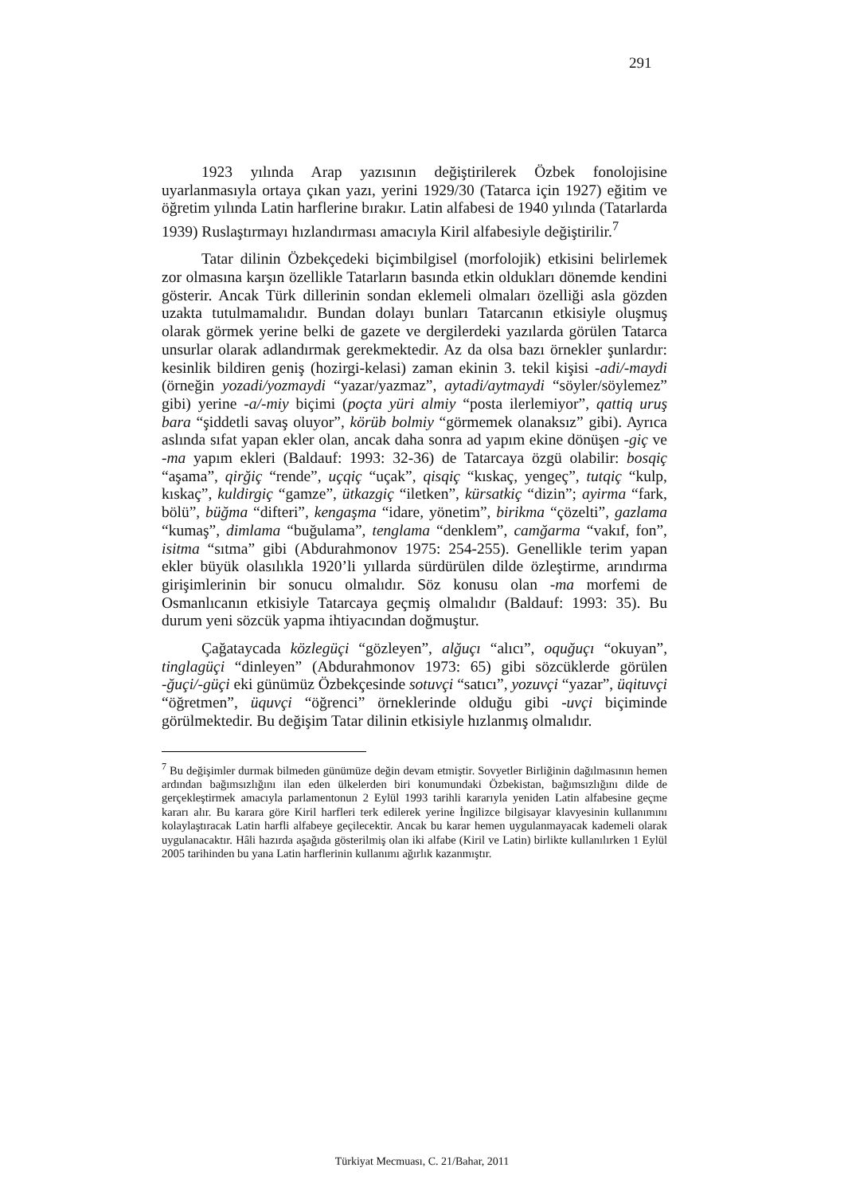291
1923 yılında Arap yazısının değiştirilerek Özbek fonolojisine uyarlanmasıyla ortaya çıkan yazı, yerini 1929/30 (Tatarca için 1927) eğitim ve öğretim yılında Latin harflerine bırakır. Latin alfabesi de 1940 yılında (Tatarlarda 1939) Ruslaştırmayı hızlandırması amacıyla Kiril alfabesiyle değiştirilir.<sup>7</sup>
Tatar dilinin Özbekçedeki biçimbilgisel (morfolojik) etkisini belirlemek zor olmasına karşın özellikle Tatarların basında etkin oldukları dönemde kendini gösterir. Ancak Türk dillerinin sondan eklemeli olmaları özelliği asla gözden uzakta tutulmamalıdır. Bundan dolayı bunları Tatarcanın etkisiyle oluşmuş olarak görmek yerine belki de gazete ve dergilerdeki yazılarda görülen Tatarca unsurlar olarak adlandırmak gerekmektedir. Az da olsa bazı örnekler şunlardır: kesinlik bildiren geniş (hozirgi-kelasi) zaman ekinin 3. tekil kişisi -adi/-maydi (örneğin yozadi/yozmaydi “yazar/yazmaz”, aytadi/aytmaydi “söyler/söylemez” gibi) yerine -a/-miy biçimi (poçta yüri almiy “posta ilerlemiyor”, qattiq uruş bara “şiddetli savaş oluyor”, körüb bolmiy “görmemek olanaksız” gibi). Ayrıca aslında sıfat yapan ekler olan, ancak daha sonra ad yapım ekine dönüşen -giç ve -ma yapım ekleri (Baldauf: 1993: 32-36) de Tatarcaya özgü olabilir: bosqiç “aşama”, qirğiç “rende”, uçqiç “uçak”, qisqiç “kıskaç, yengeç”, tutqiç “kulp, kıskaç”, kuldirgiç “gamze”, ütkazgiç “iletken”, kürsatkiç “dizin”; ayirma “fark, bölü”, büğma “difteri”, kengaşma “idare, yönetim”, birikma “çözelti”, gazlama “kumaş”, dimlama “buğulama”, tenglama “denklem”, camğarma “vakıf, fon”, isitma “sıtma” gibi (Abdurahmonov 1975: 254-255). Genellikle terim yapan ekler büyük olasılıkla 1920’li yıllarda sürdürülen dilde özleştirme, arındırma girişimlerinin bir sonucu olmalıdır. Söz konusu olan -ma morfemi de Osmanlıcanın etkisiyle Tatarcaya geçmiş olmalıdır (Baldauf: 1993: 35). Bu durum yeni sözcük yapma ihtiyacından doğmuştur.
Çağataycada közlegüçi “gözleyen”, alğuçı “alıcı”, oquğuçı “okuyan”, tinglagüçi “dinleyen” (Abdurahmonov 1973: 65) gibi sözcüklerde görülen -ğuçi/-güçi eki günümüz Özbekçesinde sotuvçi “satıcı”, yozuvçi “yazar”, üqituvçi “öğretmen”, üquvçi “öğrenci” örneklerinde olduğu gibi -uvçi biçiminde görülmektedir. Bu değişim Tatar dilinin etkisiyle hızlanmış olmalıdır.
<sup>7</sup> Bu değişimler durmak bilmeden günümüze değin devam etmiştir. Sovyetler Birliğinin dağılmasının hemen ardından bağımsızlığını ilan eden ülkelerden biri konumundaki Özbekistan, bağımsızlığını dilde de gerçekleştirmek amacıyla parlamentonun 2 Eylül 1993 tarihli kararıyla yeniden Latin alfabesine geçme kararı alır. Bu karara göre Kiril harfleri terk edilerek yerine İngilizce bilgisayar klavyesinin kullanımını kolaylaştıracak Latin harfli alfabeye geçilecektir. Ancak bu karar hemen uygulanmayacak kademeli olarak uygulanacaktır. Hâli hazırda aşağıda gösterilmiş olan iki alfabe (Kiril ve Latin) birlikte kullanılırken 1 Eylül 2005 tarihinden bu yana Latin harflerinin kullanımı ağırlık kazanmıştır.
Türkiyat Mecmuası, C. 21/Bahar, 2011